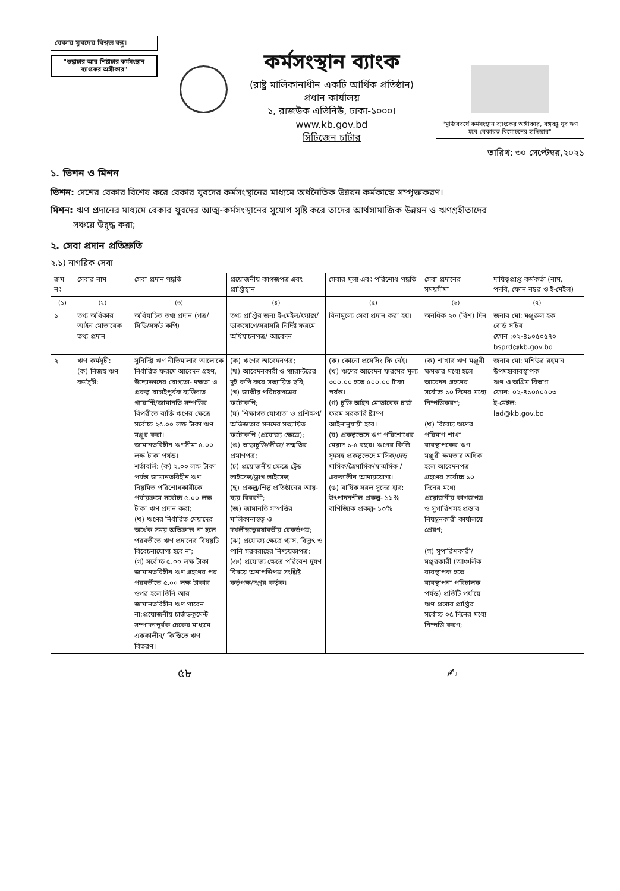বেকার যুবদের বিশ্বস্ত বন্ধু।
"শুদ্ধাচার আর শিষ্টাচার কর্মসংস্থান ব্যাংকের অঙ্গীকার"
কর্মসংস্থান ব্যাংক
(রাষ্ট্র মালিকানাধীন একটি আর্থিক প্রতিষ্ঠান)
প্রধান কার্যালয়
১, রাজউক এভিনিউ, ঢাকা-১০০০।
www.kb.gov.bd
সিটিজেন চার্টার
"মুজিববর্ষে কর্মসংস্থান ব্যাংকের অঙ্গীকার, বঙ্গবন্ধু যুব ঋণ হবে বেকারত্ব বিমোচনের হাতিয়ার"
তারিখ: ৩০ সেপ্টেম্বর,২০২১
১. ভিশন ও মিশন
ভিশন: দেশের বেকার বিশেষ করে বেকার যুবদের কর্মসংস্থানের মাধ্যমে অর্থনৈতিক উন্নয়ন কর্মকান্ডে সম্পৃক্তকরণ।
মিশন: ঋণ প্রদানের মাধ্যমে বেকার যুবদের আত্ম-কর্মসংস্থানের সুযোগ সৃষ্টি করে তাদের আর্থসামাজিক উন্নয়ন ও ঋণগ্রহীতাদের
সঞ্চয়ে উদ্বুদ্ধ করা;
২. সেবা প্রদান প্রতিশ্রুতি
২.১) নাগরিক সেবা
| ক্রম নং | সেবার নাম | সেবা প্রদান পদ্ধতি | প্রয়োজনীয় কাগজপত্র এবং প্রাপ্তিস্থান | সেবার মূল্য এবং পরিশোধ পদ্ধতি | সেবা প্রদানের সময়সীমা | দায়িত্বপ্রাপ্ত কর্মকর্তা (নাম, পদবি, ফোন নম্বর ও ই-মেইল) |
| --- | --- | --- | --- | --- | --- | --- |
| (১) | (২) | (৩) | (৪) | (৫) | (৬) | (৭) |
| ১ | তথ্য অধিকার আইন মোতাবেক তথ্য প্রদান | অধিযাচিত তথ্য প্রদান (পত্র/সিডি/সফট কপি) | তথ্য প্রাপ্তির জন্য ই-মেইল/ফ্যাক্স/ ডাকযোগে/সরাসরি নির্দিষ্ট ফরমে অধিযাচনপত্র/ আবেদন | বিনামূল্যে সেবা প্রদান করা হয়। | অনধিক ২০ (বিশ) দিন | জনাব মো: মঞ্জুরুল হক বোর্ড সচিব ফোন :০২-৪১০৫০৫৭০ bsprd@kb.gov.bd |
| ২ | ঋণ কর্মসূচী: (ক) নিজস্ব ঋণ কর্মসূচী: | সুনির্দিষ্ট ঋণ নীতিমালার আলোকে নির্ধারিত ফরমে আবেদন গ্রহণ, উদ্যোক্তাদের যোগ্যতা- দক্ষতা ও প্রকল্প যাচাইপূর্বক ব্যক্তিগত গ্যারান্টি/জামানতি সম্পত্তির বিপরীতে ব্যক্তি ঋণের ক্ষেত্রে সর্বোচ্চ ২৫.০০ লক্ষ টাকা ঋণ মঞ্জুর করা। জামানতবিহীন ঋণসীমা ৫.০০ লক্ষ টাকা পর্যন্ত। শর্তাবলি: (ক) ২.০০ লক্ষ টাকা পর্যন্ত জামানতবিহীন ঋণ নিয়মিত পরিশোধকারীকে পর্যায়ক্রমে সর্বোচ্চ ৫.০০ লক্ষ টাকা ঋণ প্রদান করা; (খ) ঋণের নির্ধারিত মেয়াদের অর্ধেক সময় অতিক্রান্ত না হলে পরবর্তীতে ঋণ প্রদানের বিষয়টি বিবেচনাযোগ্য হবে না; (গ) সর্বোচ্চ ৫.০০ লক্ষ টাকা জামানতবিহীন ঋণ গ্রহণের পর পরবর্তীতে ৫.০০ লক্ষ টাকার ওপর হলে তিনি আর জামানতবিহীন ঋণ পাবেন না;প্রয়োজনীয় চার্জডকুমেন্ট সম্পাদনপূর্বক চেকের মাধ্যমে এককালীন/ কিস্তিতে ঋণ বিতরণ। | (ক) ঋণের আবেদনপত্র; (খ) আবেদনকারী ও গ্যারান্টরের দুই কপি করে সত্যায়িত ছবি; (গ) জাতীয় পরিচয়পত্রের ফটোকপি; (ঘ) শিক্ষাগত যোগ্যতা ও প্রশিক্ষণ/ অভিজ্ঞতার সনদের সত্যায়িত ফটোকপি (প্রযোজ্য ক্ষেত্রে); (ঙ) ভাড়াচুক্তি/লীজ/ সম্মতির প্রমাণপত্র; (চ) প্রয়োজনীয় ক্ষেত্রে ট্রেড লাইসেন্স/ড্রাগ লাইসেন্স; (ছ) প্রকল্প/শিল্প প্রতিষ্ঠানের আয়-ব্যয় বিবরণী; (জ) জামানতি সম্পত্তির মালিকানাস্বত্ব ও দখলীস্বত্বেরযাবতীয় রেকর্ডপত্র; (ঝ) প্রযোজ্য ক্ষেত্রে গ্যাস, বিদ্যুৎ ও পানি সরবরাহের নিশ্চয়তাপত্র; (ঞ) প্রযোজ্য ক্ষেত্রে পরিবেশ দূষণ বিষয়ে অনাপত্তিপত্র সংশ্লিষ্ট কর্তৃপক্ষ/দপ্তর কর্তৃক। | (ক) কোনো প্রসেসিং ফি নেই। (খ) ঋণের আবেদন ফরমের মূল্য ৩০০.০০ হতে ৫০০.০০ টাকা পর্যন্ত। (গ) চুক্তি আইন মোতাবেক চার্জ ফরম সরকারি ষ্ট্যাম্প আইনানুযায়ী হবে। (ঘ) প্রকল্পভেদে ঋণ পরিশোধের মেয়াদ ১-৫ বছর। ঋণের কিস্তি সুদসহ প্রকল্পভেদে মাসিক/দেড় মাসিক/ত্রৈমাসিক/ষান্মসিক /এককালীন আদায়যোগ্য। (ঙ) বার্ষিক সরল সুদের হার: উৎপাদনশীল প্রকল্প- ১১% বাণিজ্যিক প্রকল্প- ১৩% | (ক) শাখার ঋণ মঞ্জুরী ক্ষমতার মধ্যে হলে আবেদন গ্রহণের সর্বোচ্চ ১০ দিনের মধ্যে নিষ্পত্তিকরণ; (খ) বিবেচ্য ঋণের পরিমাণ শাখা ব্যবস্থাপকের ঋণ মঞ্জুরী ক্ষমতার অধিক হলে আবেদনপত্র গ্রহণের সর্বোচ্চ ১০ দিনের মধ্যে প্রয়োজনীয় কাগজপত্র ও সুপারিশসহ প্রস্তাব নিয়ন্ত্রনকারী কার্যালয়ে প্রেরণ; (গ) সুপারিশকারী/ মঞ্জুরকারী (আঞ্চলিক ব্যবস্থাপক হতে ব্যবস্থাপনা পরিচালক পর্যন্ত) প্রতিটি পর্যায়ে ঋণ প্রস্তাব প্রাপ্তির সর্বোচ্চ ০৫ দিনের মধ্যে নিষ্পত্তি করণ; | জনাব মো: মশিউর রহমান উপমহাব্যবস্থাপক ঋণ ও অগ্রিম বিভাগ ফোন: ০২-৪১০৫০৫০৩ ই-মেইল: lad@kb.gov.bd |
৫৮ ✍